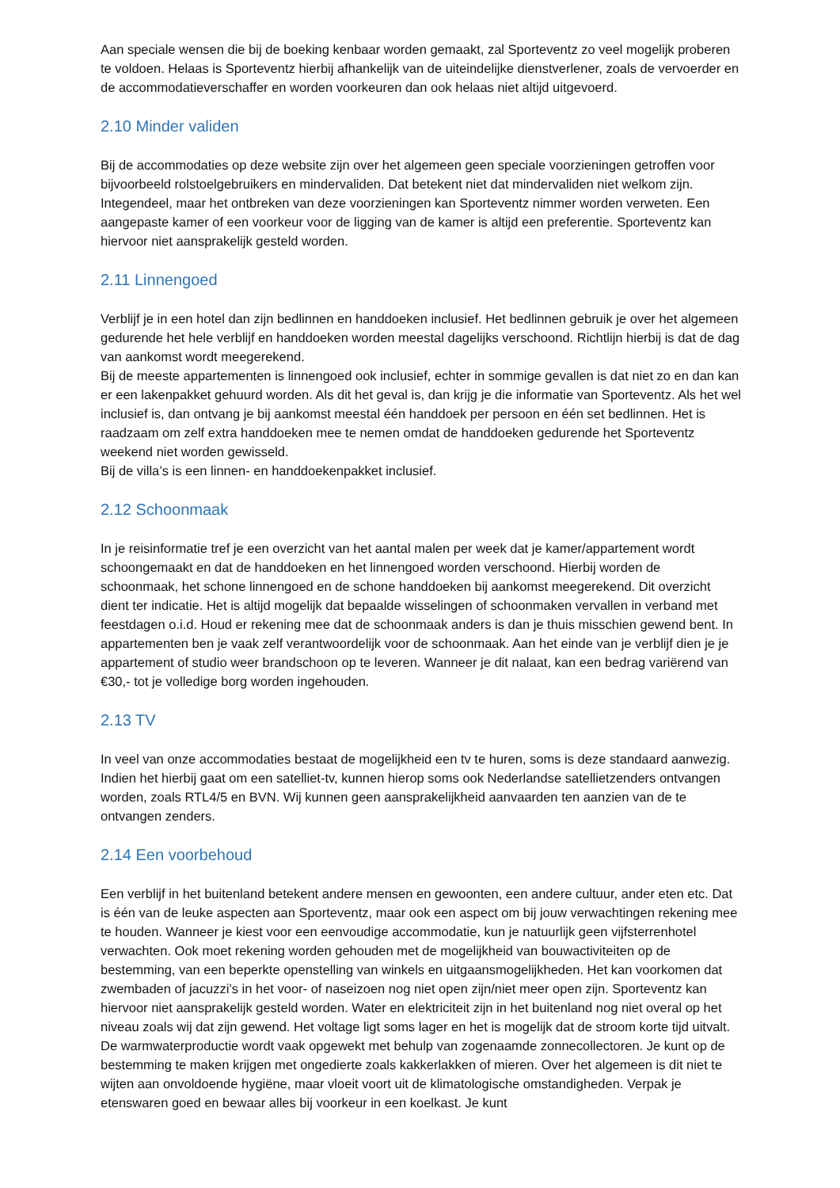Aan speciale wensen die bij de boeking kenbaar worden gemaakt, zal Sporteventz zo veel mogelijk proberen te voldoen. Helaas is Sporteventz hierbij afhankelijk van de uiteindelijke dienstverlener, zoals de vervoerder en de accommodatieverschaffer en worden voorkeuren dan ook helaas niet altijd uitgevoerd.
2.10 Minder validen
Bij de accommodaties op deze website zijn over het algemeen geen speciale voorzieningen getroffen voor bijvoorbeeld rolstoelgebruikers en mindervaliden. Dat betekent niet dat mindervaliden niet welkom zijn. Integendeel, maar het ontbreken van deze voorzieningen kan Sporteventz nimmer worden verweten. Een aangepaste kamer of een voorkeur voor de ligging van de kamer is altijd een preferentie. Sporteventz kan hiervoor niet aansprakelijk gesteld worden.
2.11 Linnengoed
Verblijf je in een hotel dan zijn bedlinnen en handdoeken inclusief. Het bedlinnen gebruik je over het algemeen gedurende het hele verblijf en handdoeken worden meestal dagelijks verschoond. Richtlijn hierbij is dat de dag van aankomst wordt meegerekend.
Bij de meeste appartementen is linnengoed ook inclusief, echter in sommige gevallen is dat niet zo en dan kan er een lakenpakket gehuurd worden. Als dit het geval is, dan krijg je die informatie van Sporteventz. Als het wel inclusief is, dan ontvang je bij aankomst meestal één handdoek per persoon en één set bedlinnen. Het is raadzaam om zelf extra handdoeken mee te nemen omdat de handdoeken gedurende het Sporteventz weekend niet worden gewisseld.
Bij de villa’s is een linnen- en handdoekenpakket inclusief.
2.12 Schoonmaak
In je reisinformatie tref je een overzicht van het aantal malen per week dat je kamer/appartement wordt schoongemaakt en dat de handdoeken en het linnengoed worden verschoond. Hierbij worden de schoonmaak, het schone linnengoed en de schone handdoeken bij aankomst meegerekend. Dit overzicht dient ter indicatie. Het is altijd mogelijk dat bepaalde wisselingen of schoonmaken vervallen in verband met feestdagen o.i.d. Houd er rekening mee dat de schoonmaak anders is dan je thuis misschien gewend bent. In appartementen ben je vaak zelf verantwoordelijk voor de schoonmaak. Aan het einde van je verblijf dien je je appartement of studio weer brandschoon op te leveren. Wanneer je dit nalaat, kan een bedrag variërend van €30,- tot je volledige borg worden ingehouden.
2.13 TV
In veel van onze accommodaties bestaat de mogelijkheid een tv te huren, soms is deze standaard aanwezig. Indien het hierbij gaat om een satelliet-tv, kunnen hierop soms ook Nederlandse satellietzenders ontvangen worden, zoals RTL4/5 en BVN. Wij kunnen geen aansprakelijkheid aanvaarden ten aanzien van de te ontvangen zenders.
2.14 Een voorbehoud
Een verblijf in het buitenland betekent andere mensen en gewoonten, een andere cultuur, ander eten etc. Dat is één van de leuke aspecten aan Sporteventz, maar ook een aspect om bij jouw verwachtingen rekening mee te houden. Wanneer je kiest voor een eenvoudige accommodatie, kun je natuurlijk geen vijfsterrenhotel verwachten. Ook moet rekening worden gehouden met de mogelijkheid van bouwactiviteiten op de bestemming, van een beperkte openstelling van winkels en uitgaansmogelijkheden. Het kan voorkomen dat zwembaden of jacuzzi’s in het voor- of naseizoen nog niet open zijn/niet meer open zijn. Sporteventz kan hiervoor niet aansprakelijk gesteld worden. Water en elektriciteit zijn in het buitenland nog niet overal op het niveau zoals wij dat zijn gewend. Het voltage ligt soms lager en het is mogelijk dat de stroom korte tijd uitvalt. De warmwaterproductie wordt vaak opgewekt met behulp van zogenaamde zonnecollectoren. Je kunt op de bestemming te maken krijgen met ongedierte zoals kakkerlakken of mieren. Over het algemeen is dit niet te wijten aan onvoldoende hygiëne, maar vloeit voort uit de klimatologische omstandigheden. Verpak je etenswaren goed en bewaar alles bij voorkeur in een koelkast. Je kunt